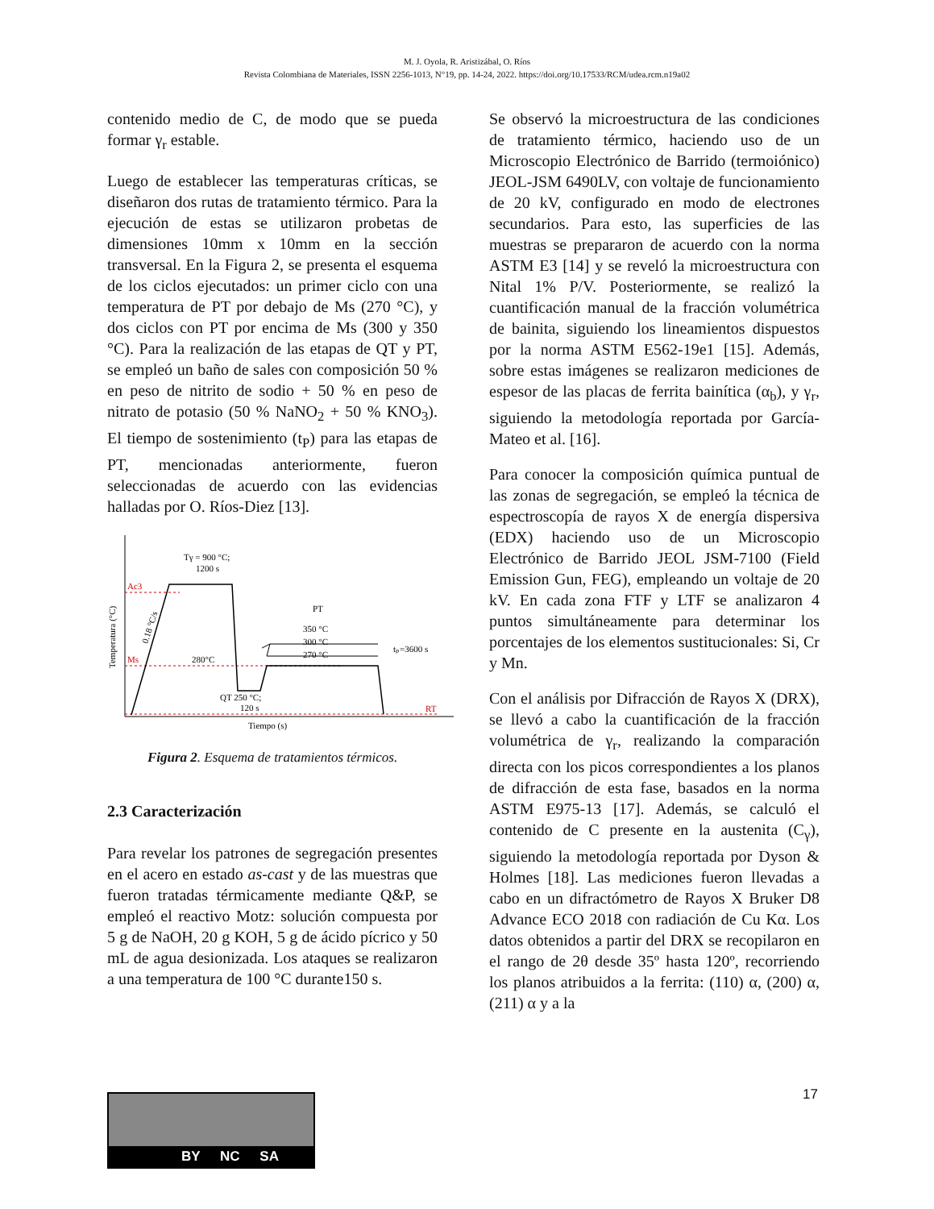M. J. Oyola, R. Aristizábal, O. Ríos
Revista Colombiana de Materiales, ISSN 2256-1013, N°19, pp. 14-24, 2022. https://doi.org/10.17533/RCM/udea.rcm.n19a02
contenido medio de C, de modo que se pueda formar γ<sub>r</sub> estable.
Luego de establecer las temperaturas críticas, se diseñaron dos rutas de tratamiento térmico. Para la ejecución de estas se utilizaron probetas de dimensiones 10mm x 10mm en la sección transversal. En la Figura 2, se presenta el esquema de los ciclos ejecutados: un primer ciclo con una temperatura de PT por debajo de Ms (270 °C), y dos ciclos con PT por encima de Ms (300 y 350 °C). Para la realización de las etapas de QT y PT, se empleó un baño de sales con composición 50 % en peso de nitrito de sodio + 50 % en peso de nitrato de potasio (50 % NaNO<sub>2</sub> + 50 % KNO<sub>3</sub>). El tiempo de sostenimiento (t<sub>P</sub>) para las etapas de PT, mencionadas anteriormente, fueron seleccionadas de acuerdo con las evidencias halladas por O. Ríos-Diez [13].
Tγ = 900 °C;
1200 s
Ac3
Ms
RT
280°C
PT
350 °C
300 °C
270 °C
tₚ=3600 s
QT 250 °C;
120 s
Tiempo (s)
Temperatura (°C)
0.18 °C/s
Figura 2. Esquema de tratamientos térmicos.
2.3 Caracterización
Para revelar los patrones de segregación presentes en el acero en estado as-cast y de las muestras que fueron tratadas térmicamente mediante Q&P, se empleó el reactivo Motz: solución compuesta por 5 g de NaOH, 20 g KOH, 5 g de ácido pícrico y 50 mL de agua desionizada. Los ataques se realizaron a una temperatura de 100 °C durante150 s.
Se observó la microestructura de las condiciones de tratamiento térmico, haciendo uso de un Microscopio Electrónico de Barrido (termoiónico) JEOL-JSM 6490LV, con voltaje de funcionamiento de 20 kV, configurado en modo de electrones secundarios. Para esto, las superficies de las muestras se prepararon de acuerdo con la norma ASTM E3 [14] y se reveló la microestructura con Nital 1% P/V. Posteriormente, se realizó la cuantificación manual de la fracción volumétrica de bainita, siguiendo los lineamientos dispuestos por la norma ASTM E562-19e1 [15]. Además, sobre estas imágenes se realizaron mediciones de espesor de las placas de ferrita bainítica (α<sub>b</sub>), y γ<sub>r</sub>, siguiendo la metodología reportada por García-Mateo et al. [16].
Para conocer la composición química puntual de las zonas de segregación, se empleó la técnica de espectroscopía de rayos X de energía dispersiva (EDX) haciendo uso de un Microscopio Electrónico de Barrido JEOL JSM-7100 (Field Emission Gun, FEG), empleando un voltaje de 20 kV. En cada zona FTF y LTF se analizaron 4 puntos simultáneamente para determinar los porcentajes de los elementos sustitucionales: Si, Cr y Mn.
Con el análisis por Difracción de Rayos X (DRX), se llevó a cabo la cuantificación de la fracción volumétrica de γ<sub>r</sub>, realizando la comparación directa con los picos correspondientes a los planos de difracción de esta fase, basados en la norma ASTM E975-13 [17]. Además, se calculó el contenido de C presente en la austenita (C<sub>γ</sub>), siguiendo la metodología reportada por Dyson & Holmes [18]. Las mediciones fueron llevadas a cabo en un difractómetro de Rayos X Bruker D8 Advance ECO 2018 con radiación de Cu Kα. Los datos obtenidos a partir del DRX se recopilaron en el rango de 2θ desde 35º hasta 120º, recorriendo los planos atribuidos a la ferrita: (110) α, (200) α, (211) α y a la
17
BY NC SA